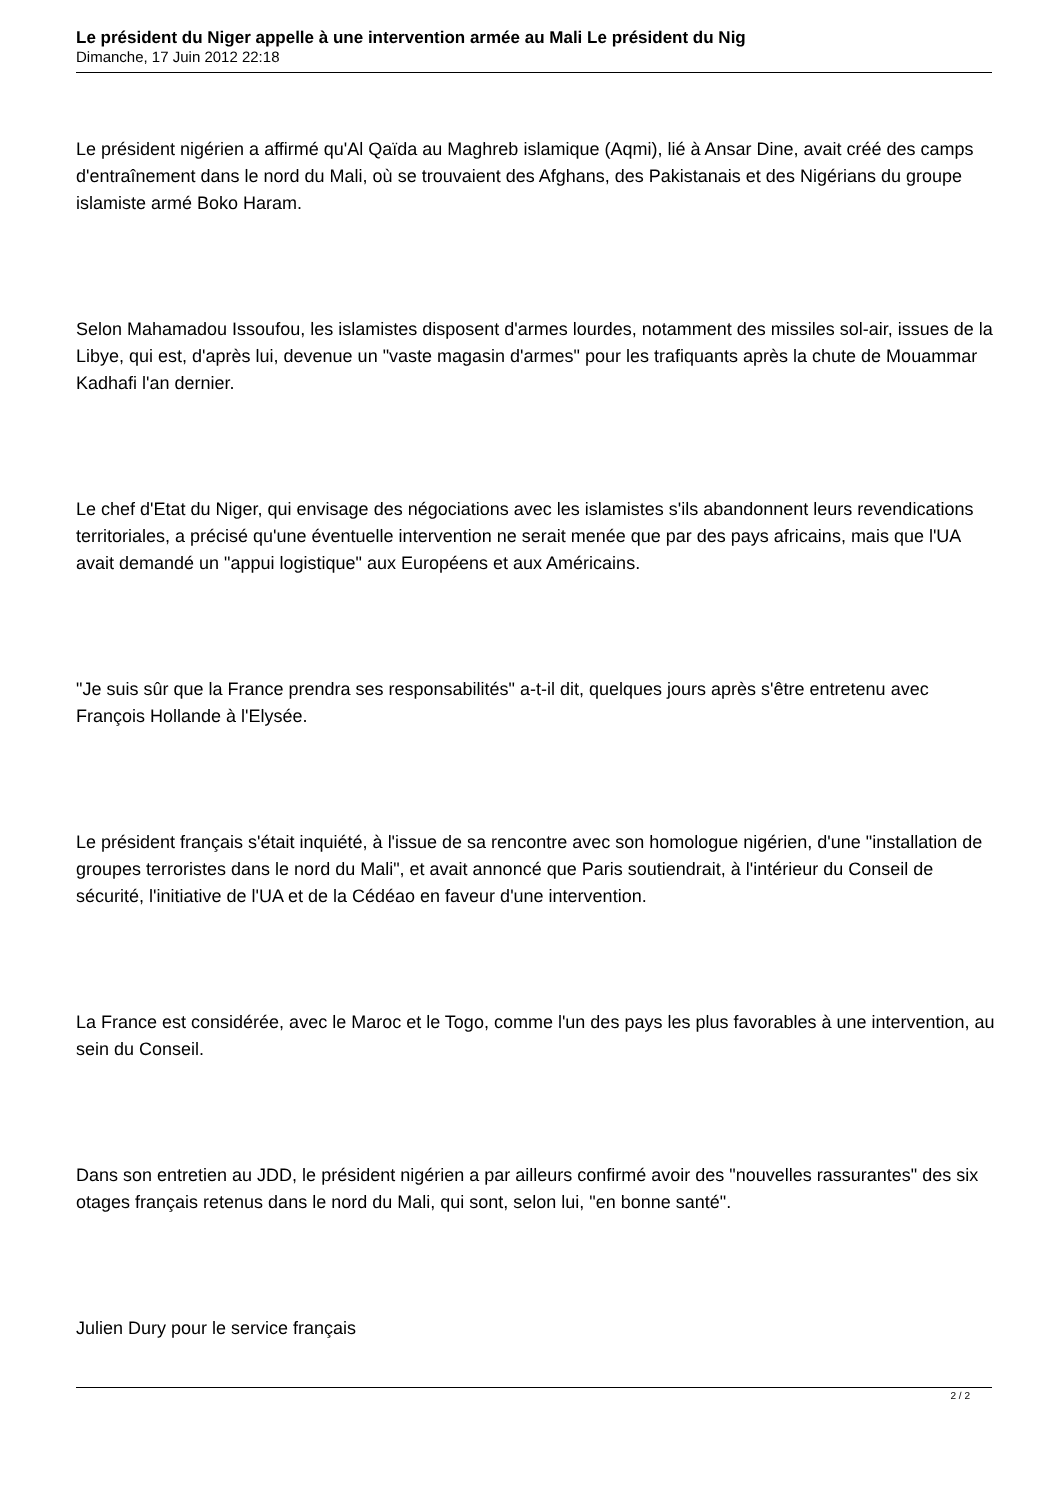Le président du Niger appelle à une intervention armée au Mali Le président du Nig
Dimanche, 17 Juin 2012 22:18
Le président nigérien a affirmé qu'Al Qaïda au Maghreb islamique (Aqmi), lié à Ansar Dine, avait créé des camps d'entraînement dans le nord du Mali, où se trouvaient des Afghans, des Pakistanais et des Nigérians du groupe islamiste armé Boko Haram.
Selon Mahamadou Issoufou, les islamistes disposent d'armes lourdes, notamment des missiles sol-air, issues de la Libye, qui est, d'après lui, devenue un "vaste magasin d'armes" pour les trafiquants après la chute de Mouammar Kadhafi l'an dernier.
Le chef d'Etat du Niger, qui envisage des négociations avec les islamistes s'ils abandonnent leurs revendications territoriales, a précisé qu'une éventuelle intervention ne serait menée que par des pays africains, mais que l'UA avait demandé un "appui logistique" aux Européens et aux Américains.
"Je suis sûr que la France prendra ses responsabilités" a-t-il dit, quelques jours après s'être entretenu avec François Hollande à l'Elysée.
Le président français s'était inquiété, à l'issue de sa rencontre avec son homologue nigérien, d'une "installation de groupes terroristes dans le nord du Mali", et avait annoncé que Paris soutiendrait, à l'intérieur du Conseil de sécurité, l'initiative de l'UA et de la Cédéao en faveur d'une intervention.
La France est considérée, avec le Maroc et le Togo, comme l'un des pays les plus favorables à une intervention, au sein du Conseil.
Dans son entretien au JDD, le président nigérien a par ailleurs confirmé avoir des "nouvelles rassurantes" des six otages français retenus dans le nord du Mali, qui sont, selon lui, "en bonne santé".
Julien Dury pour le service français
2 / 2